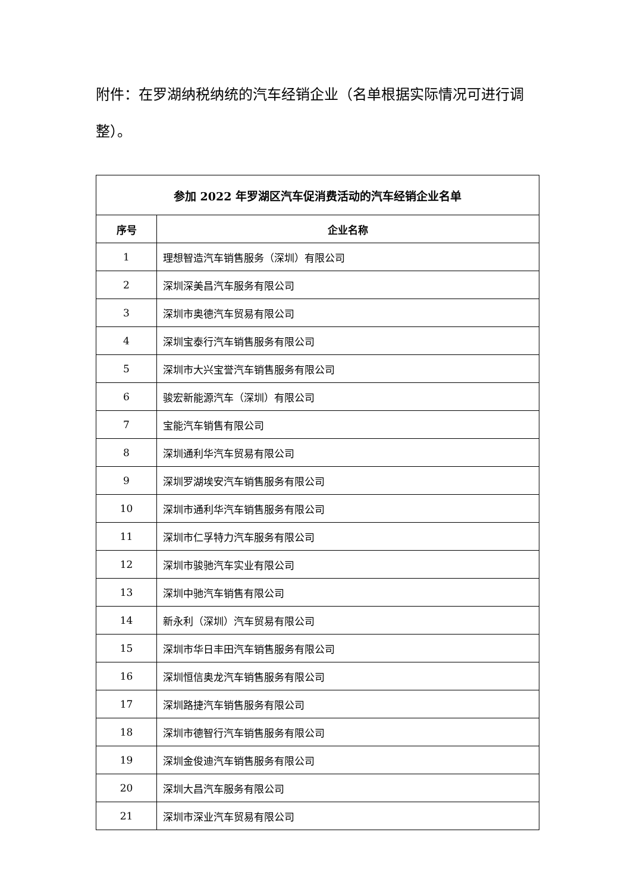附件：在罗湖纳税纳统的汽车经销企业（名单根据实际情况可进行调整）。
| 参加 2022 年罗湖区汽车促消费活动的汽车经销企业名单 | |
| --- | --- |
| 序号 | 企业名称 |
| 1 | 理想智造汽车销售服务（深圳）有限公司 |
| 2 | 深圳深美昌汽车服务有限公司 |
| 3 | 深圳市奥德汽车贸易有限公司 |
| 4 | 深圳宝泰行汽车销售服务有限公司 |
| 5 | 深圳市大兴宝誉汽车销售服务有限公司 |
| 6 | 骏宏新能源汽车（深圳）有限公司 |
| 7 | 宝能汽车销售有限公司 |
| 8 | 深圳通利华汽车贸易有限公司 |
| 9 | 深圳罗湖埃安汽车销售服务有限公司 |
| 10 | 深圳市通利华汽车销售服务有限公司 |
| 11 | 深圳市仁孚特力汽车服务有限公司 |
| 12 | 深圳市骏驰汽车实业有限公司 |
| 13 | 深圳中驰汽车销售有限公司 |
| 14 | 新永利（深圳）汽车贸易有限公司 |
| 15 | 深圳市华日丰田汽车销售服务有限公司 |
| 16 | 深圳恒信奥龙汽车销售服务有限公司 |
| 17 | 深圳路捷汽车销售服务有限公司 |
| 18 | 深圳市德智行汽车销售服务有限公司 |
| 19 | 深圳金俊迪汽车销售服务有限公司 |
| 20 | 深圳大昌汽车服务有限公司 |
| 21 | 深圳市深业汽车贸易有限公司 |